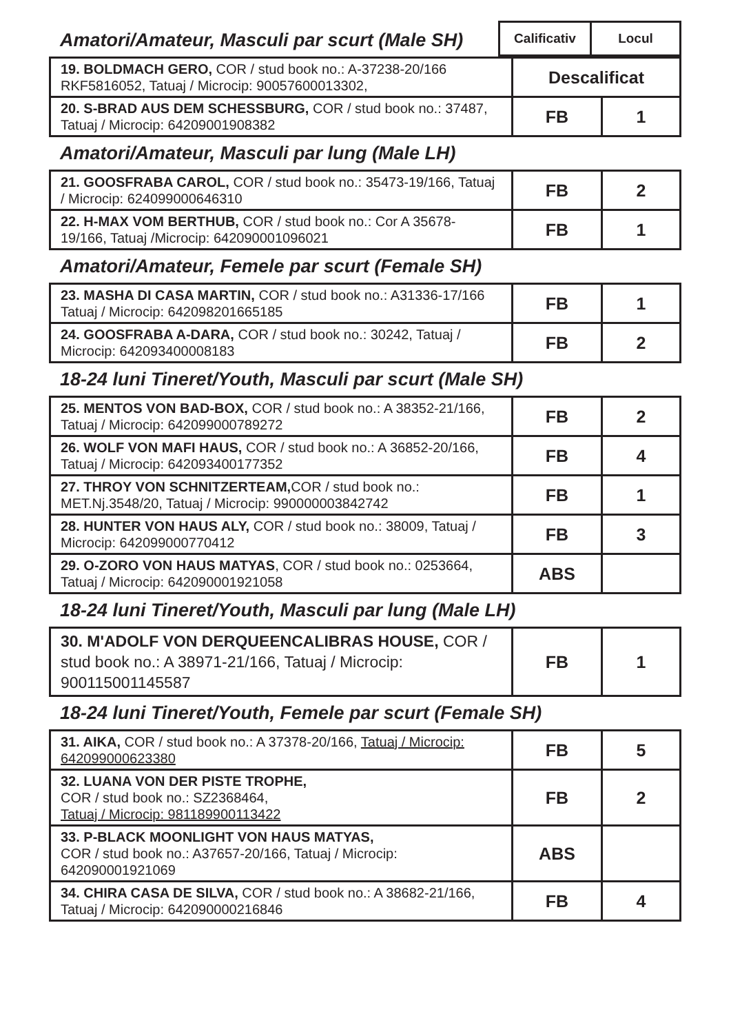Amatori/Amateur, Masculi par scurt (Male SH)
| Calificativ | Locul |
| --- | --- |
| 19. BOLDMACH GERO, COR / stud book no.: A-37238-20/166 RKF5816052, Tatuaj / Microcip: 90057600013302, | Descalificat | |
| 20. S-BRAD AUS DEM SCHESSBURG, COR / stud book no.: 37487, Tatuaj / Microcip: 64209001908382 | FB | 1 |
Amatori/Amateur, Masculi par lung (Male LH)
| 21. GOOSFRABA CAROL, COR / stud book no.: 35473-19/166, Tatuaj / Microcip: 624099000646310 | FB | 2 |
| 22. H-MAX VOM BERTHUB, COR / stud book no.: Cor A 35678-19/166, Tatuaj /Microcip: 642090001096021 | FB | 1 |
Amatori/Amateur, Femele par scurt (Female SH)
| 23. MASHA DI CASA MARTIN, COR / stud book no.: A31336-17/166 Tatuaj / Microcip: 642098201665185 | FB | 1 |
| 24. GOOSFRABA A-DARA, COR / stud book no.: 30242, Tatuaj / Microcip: 642093400008183 | FB | 2 |
18-24 luni Tineret/Youth, Masculi par scurt (Male SH)
| 25. MENTOS VON BAD-BOX, COR / stud book no.: A 38352-21/166, Tatuaj / Microcip: 642099000789272 | FB | 2 |
| 26. WOLF VON MAFI HAUS, COR / stud book no.: A 36852-20/166, Tatuaj / Microcip: 642093400177352 | FB | 4 |
| 27. THROY VON SCHNITZERTEAM, COR / stud book no.: MET.Nj.3548/20, Tatuaj / Microcip: 990000003842742 | FB | 1 |
| 28. HUNTER VON HAUS ALY, COR / stud book no.: 38009, Tatuaj / Microcip: 642099000770412 | FB | 3 |
| 29. O-ZORO VON HAUS MATYAS , COR / stud book no.: 0253664, Tatuaj / Microcip: 642090001921058 | ABS | |
18-24 luni Tineret/Youth, Masculi par lung (Male LH)
| 30. M'ADOLF VON DERQUEENCALIBRAS HOUSE, COR / stud book no.: A 38971-21/166, Tatuaj / Microcip: 900115001145587 | FB | 1 |
18-24 luni Tineret/Youth, Femele par scurt (Female SH)
| 31. AIKA, COR / stud book no.: A 37378-20/166, Tatuaj / Microcip: 642099000623380 | FB | 5 |
| 32. LUANA VON DER PISTE TROPHE, COR / stud book no.: SZ2368464, Tatuaj / Microcip: 981189900113422 | FB | 2 |
| 33. P-BLACK MOONLIGHT VON HAUS MATYAS, COR / stud book no.: A37657-20/166, Tatuaj / Microcip: 642090001921069 | ABS | |
| 34. CHIRA CASA DE SILVA, COR / stud book no.: A 38682-21/166, Tatuaj / Microcip: 642090000216846 | FB | 4 |